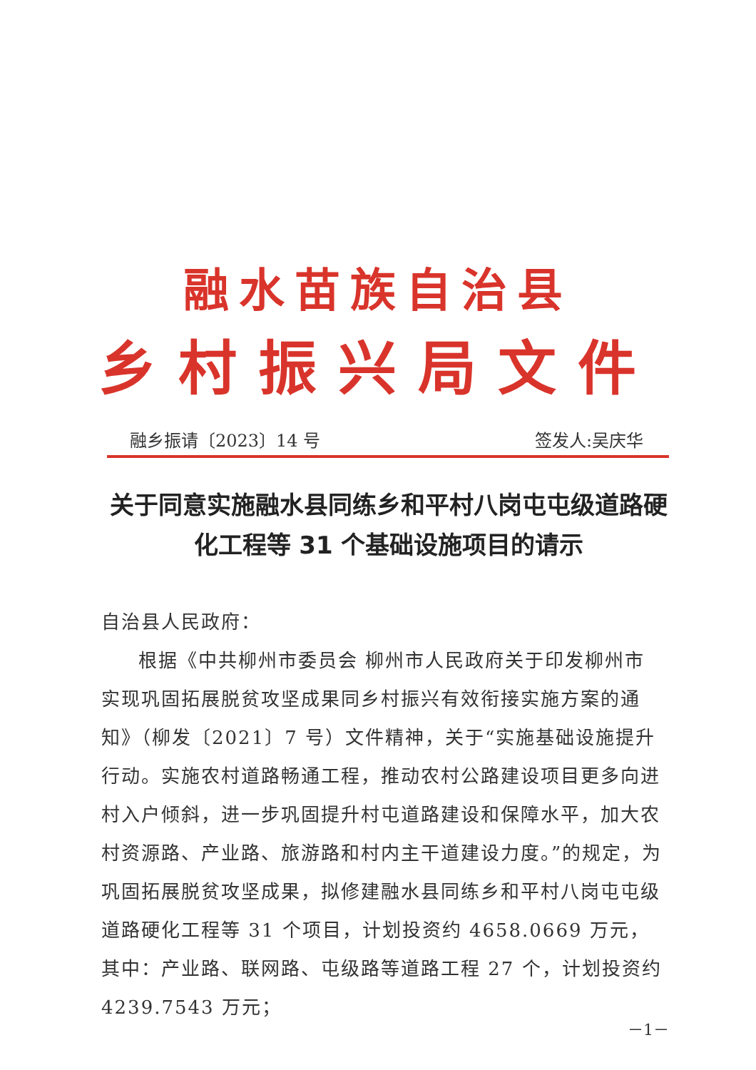融水苗族自治县
乡村振兴局文件
融乡振请〔2023〕14 号 签发人:吴庆华
关于同意实施融水县同练乡和平村八岗屯屯级道路硬化工程等 31 个基础设施项目的请示
自治县人民政府：
根据《中共柳州市委员会 柳州市人民政府关于印发柳州市实现巩固拓展脱贫攻坚成果同乡村振兴有效衔接实施方案的通知》（柳发〔2021〕7 号）文件精神，关于“实施基础设施提升行动。实施农村道路畅通工程，推动农村公路建设项目更多向进村入户倾斜，进一步巩固提升村屯道路建设和保障水平，加大农村资源路、产业路、旅游路和村内主干道建设力度。”的规定，为巩固拓展脱贫攻坚成果，拟修建融水县同练乡和平村八岗屯屯级道路硬化工程等 31 个项目，计划投资约 4658.0669 万元，其中：产业路、联网路、屯级路等道路工程 27 个，计划投资约 4239.7543 万元；
－1－